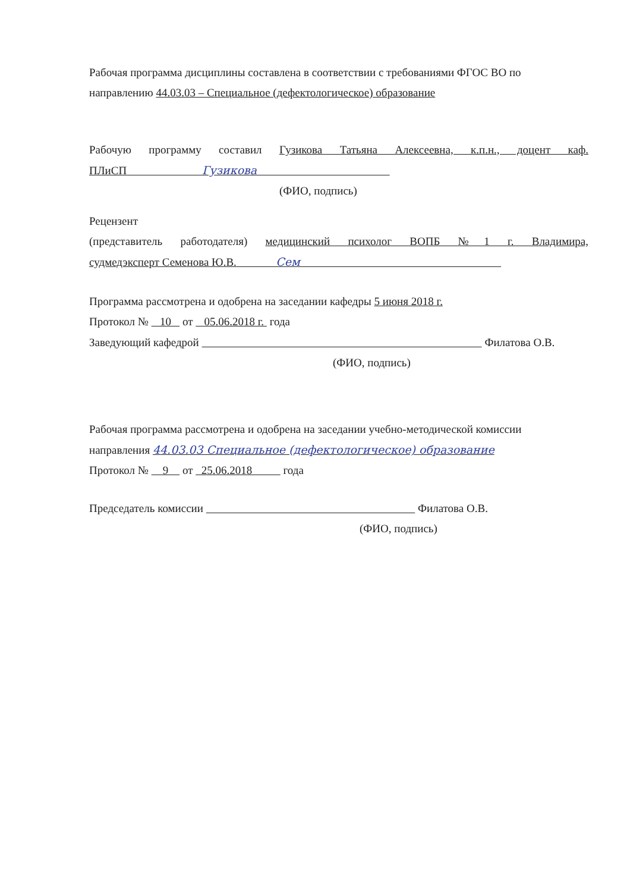Рабочая программа дисциплины составлена в соответствии с требованиями ФГОС ВО по
направлению 44.03.03 – Специальное (дефектологическое) образование
Рабочую программу составил Гузикова Татьяна Алексеевна, к.п.н., доцент каф.
ПЛиСП Гузикова
(ФИО, подпись)
Рецензент
(представитель работодателя) медицинский психолог ВОПБ №1 г. Владимира,
судмедэксперт Семенова Ю.В. Сем
Программа рассмотрена и одобрена на заседании кафедры 5 июня 2018 г.
Протокол № 10 от 05.06.2018 г. года
Заведующий кафедрой Филатова О.В.
(ФИО, подпись)
Рабочая программа рассмотрена и одобрена на заседании учебно-методической комиссии
направления 44.03.03 Специальное (дефектологическое) образование
Протокол № 9 от 25.06.2018 года
Председатель комиссии Филатова О.В.
(ФИО, подпись)